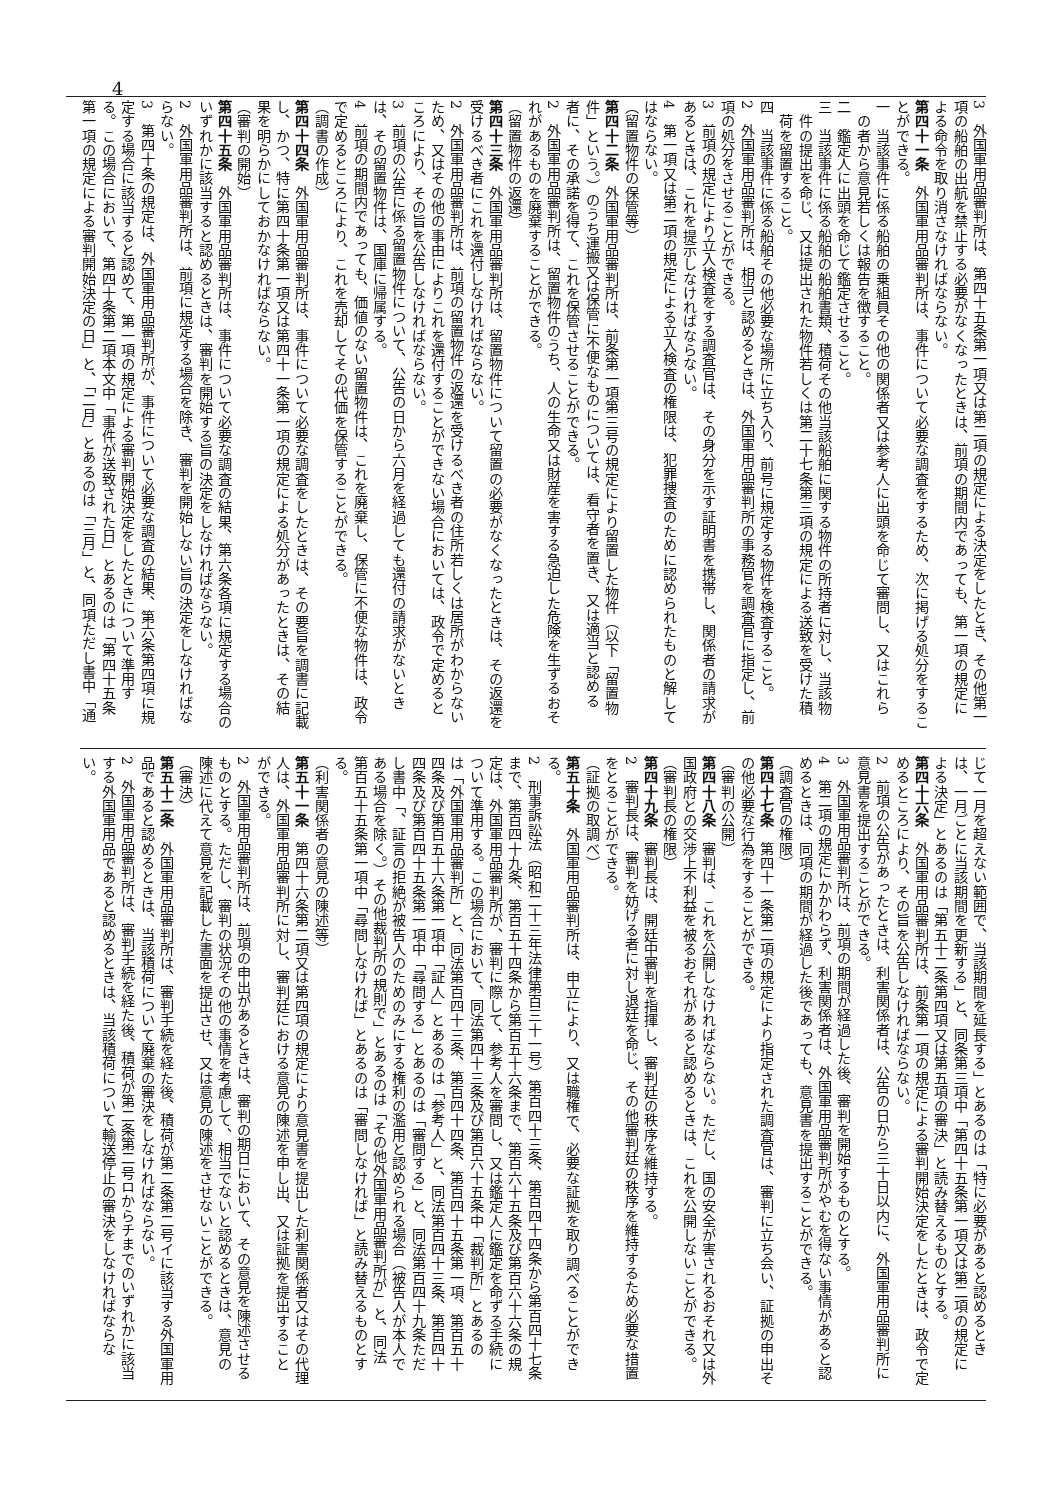4
3　外国軍用品審判所は、第四十五条第一項又は第二項の規定による決定をしたとき、その他第一
項の船舶の出航を禁止する必要がなくなったときは、前項の期間内であっても、第一項の規定に
よる命令を取り消さなければならない。
第四十一条　外国軍用品審判所は、事件について必要な調査をするため、次に掲げる処分をするこ
とができる。
一　当該事件に係る船舶の乗組員その他の関係者又は参考人に出頭を命じて審問し、又はこれら
　の者から意見若しくは報告を徴すること。
二　鑑定人に出頭を命じて鑑定させること。
三　当該事件に係る船舶の船舶書類、積荷その他当該船舶に関する物件の所持者に対し、当該物
　件の提出を命じ、又は提出された物件若しくは第二十七条第三項の規定による送致を受けた積
　荷を留置すること。
四　当該事件に係る船舶その他必要な場所に立ち入り、前号に規定する物件を検査すること。
2　外国軍用品審判所は、相当と認めるときは、外国軍用品審判所の事務官を調査官に指定し、前
項の処分をさせることができる。
3　前項の規定により立入検査をする調査官は、その身分を示す証明書を携帯し、関係者の請求が
あるときは、これを提示しなければならない。
4　第一項又は第二項の規定による立入検査の権限は、犯罪捜査のために認められたものと解して
はならない。
（留置物件の保管等）
第四十二条　外国軍用品審判所は、前条第一項第三号の規定により留置した物件（以下「留置物
件」という。）のうち運搬又は保管に不便なものについては、看守者を置き、又は適当と認める
者に、その承諾を得て、これを保管させることができる。
2　外国軍用品審判所は、留置物件のうち、人の生命又は財産を害する急迫した危険を生ずるおそ
れがあるものを廃棄することができる。
（留置物件の返還）
第四十三条　外国軍用品審判所は、留置物件について留置の必要がなくなったときは、その返還を
受けるべき者にこれを還付しなければならない。
2　外国軍用品審判所は、前項の留置物件の返還を受けるべき者の住所若しくは居所がわからない
ため、又はその他の事由によりこれを還付することができない場合においては、政令で定めると
ころにより、その旨を公告しなければならない。
3　前項の公告に係る留置物件について、公告の日から六月を経過しても還付の請求がないとき
は、その留置物件は、国庫に帰属する。
4　前項の期間内であっても、価値のない留置物件は、これを廃棄し、保管に不便な物件は、政令
で定めるところにより、これを売却してその代価を保管することができる。
（調書の作成）
第四十四条　外国軍用品審判所は、事件について必要な調査をしたときは、その要旨を調書に記載
し、かつ、特に第四十条第一項又は第四十一条第一項の規定による処分があったときは、その結
果を明らかにしておかなければならない。
（審判の開始）
第四十五条　外国軍用品審判所は、事件について必要な調査の結果、第六条各項に規定する場合の
いずれかに該当すると認めるときは、審判を開始する旨の決定をしなければならない。
2　外国軍用品審判所は、前項に規定する場合を除き、審判を開始しない旨の決定をしなければな
らない。
3　第四十条の規定は、外国軍用品審判所が、事件について必要な調査の結果、第六条第四項に規
定する場合に該当すると認めて、第一項の規定による審判開始決定をしたときについて準用す
る。この場合において、第四十条第二項本文中「事件が送致された日」とあるのは「第四十五条
第一項の規定による審判開始決定の日」と、「二月」とあるのは「三月」と、同項ただし書中「通
じて一月を超えない範囲で、当該期間を延長する」とあるのは「特に必要があると認めるとき
は、一月ごとに当該期間を更新する」と、同条第三項中「第四十五条第一項又は第二項の規定に
よる決定」とあるのは「第五十二条第四項又は第五項の審決」と読み替えるものとする。
第四十六条　外国軍用品審判所は、前条第一項の規定による審判開始決定をしたときは、政令で定
めるところにより、その旨を公告しなければならない。
2　前項の公告があったときは、利害関係者は、公告の日から三十日以内に、外国軍用品審判所に
意見書を提出することができる。
3　外国軍用品審判所は、前項の期間が経過した後、審判を開始するものとする。
4　第二項の規定にかかわらず、利害関係者は、外国軍用品審判所がやむを得ない事情があると認
めるときは、同項の期間が経過した後であっても、意見書を提出することができる。
（調査官の権限）
第四十七条　第四十一条第二項の規定により指定された調査官は、審判に立ち会い、証拠の申出そ
の他必要な行為をすることができる。
（審判の公開）
第四十八条　審判は、これを公開しなければならない。ただし、国の安全が害されるおそれ又は外
国政府との交渉上不利益を被るおそれがあると認めるときは、これを公開しないことができる。
（審判長の権限）
第四十九条　審判長は、開廷中審判を指揮し、審判廷の秩序を維持する。
2　審判長は、審判を妨げる者に対し退廷を命じ、その他審判廷の秩序を維持するため必要な措置
をとることができる。
（証拠の取調べ）
第五十条　外国軍用品審判所は、申立により、又は職権で、必要な証拠を取り調べることができ
る。
2　刑事訴訟法（昭和二十三年法律第百三十一号）第百四十三条、第百四十四条から第百四十七条
まで、第百四十九条、第百五十四条から第百五十六条まで、第百六十五条及び第百六十六条の規
定は、外国軍用品審判所が、審判に際して、参考人を審問し、又は鑑定人に鑑定を命ずる手続に
ついて準用する。この場合において、同法第四十三条及び第百六十五条中「裁判所」とあるの
は「外国軍用品審判所」と、同法第百四十三条、第百四十四条、第百四十五条第一項、第百五十
四条及び第百五十六条第一項中「証人」とあるのは「参考人」と、同法第百四十三条、第百四十
四条及び第百四十五条第一項中「尋問する」とあるのは「審問する」と、同法第百四十九条ただ
し書中「、証言の拒絶が被告人のためのみにする権利の濫用と認められる場合（被告人が本人で
ある場合を除く。）その他裁判所の規則で」とあるのは「その他外国軍用品審判所が」と、同法
第百五十五条第一項中「尋問しなければ」とあるのは「審問しなければ」と読み替えるものとす
る。
（利害関係者の意見の陳述等）
第五十一条　第四十六条第二項又は第四項の規定により意見書を提出した利害関係者又はその代理
人は、外国軍用品審判所に対し、審判廷における意見の陳述を申し出、又は証拠を提出すること
ができる。
2　外国軍用品審判所は、前項の申出があるときは、審判の期日において、その意見を陳述させる
ものとする。ただし、審判の状況その他の事情を考慮して、相当でないと認めるときは、意見の
陳述に代えて意見を記載した書面を提出させ、又は意見の陳述をさせないことができる。
（審決）
第五十二条　外国軍用品審判所は、審判手続を経た後、積荷が第二条第二号イに該当する外国軍用
品であると認めるときは、当該積荷について廃棄の審決をしなければならない。
2　外国軍用品審判所は、審判手続を経た後、積荷が第二条第二号ロからチまでのいずれかに該当
する外国軍用品であると認めるときは、当該積荷について輸送停止の審決をしなければならな
い。